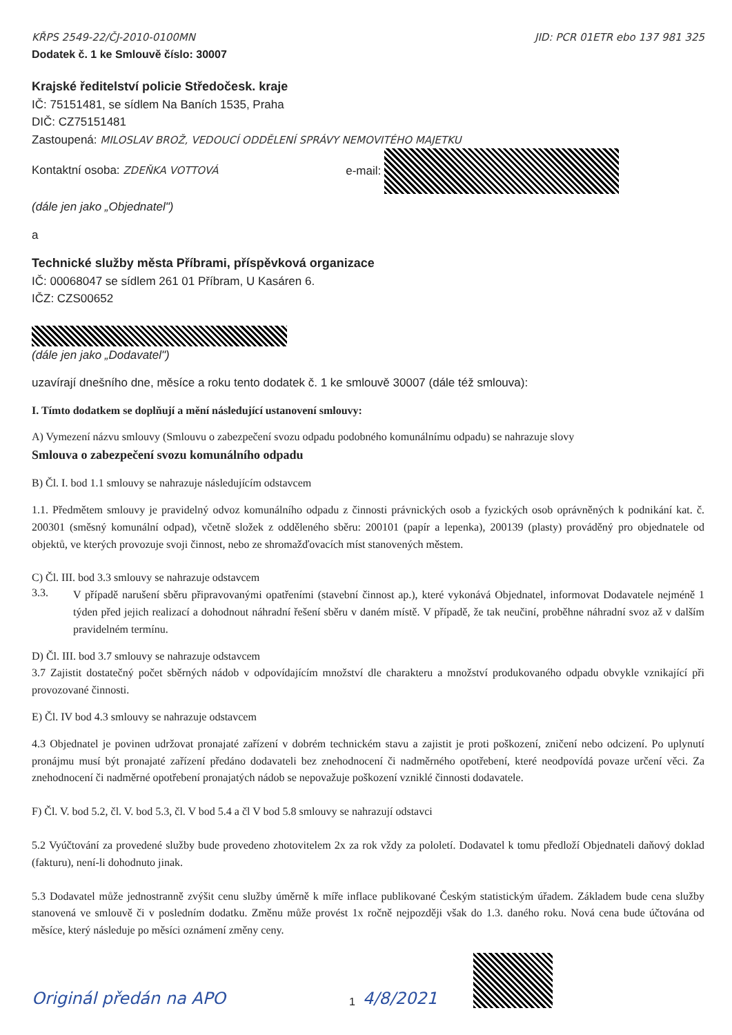KŘPS 2549-22/ČJ-2010-0100MN JID: PCR 01ETR ebo 137 981 325
Dodatek č. 1 ke Smlouvě číslo: 30007
Krajské ředitelství policie Středočesk. kraje
IČ: 75151481, se sídlem Na Baních 1535, Praha
DIČ: CZ75151481
Zastoupená: MILOSLAV BROŽ, VEDOUCÍ ODDĚLENÍ SPRÁVY NEMOVITÉHO MAJETKU
Kontaktní osoba: ZDEŇKA VOTTOVÁ e-mail:
(dále jen jako „Objednatel")
a
Technické služby města Příbrami, příspěvková organizace
IČ: 00068047 se sídlem 261 01 Příbram, U Kasáren 6.
IČZ: CZS00652
(dále jen jako „Dodavatel")
uzavírají dnešního dne, měsíce a roku tento dodatek č. 1 ke smlouvě 30007 (dále též smlouva):
I. Tímto dodatkem se doplňují a mění následující ustanovení smlouvy:
A) Vymezení názvu smlouvy (Smlouvu o zabezpečení svozu odpadu podobného komunálnímu odpadu) se nahrazuje slovy
Smlouva o zabezpečení svozu komunálního odpadu
B) Čl. I. bod 1.1 smlouvy se nahrazuje následujícím odstavcem
1.1. Předmětem smlouvy je pravidelný odvoz komunálního odpadu z činnosti právnických osob a fyzických osob oprávněných k podnikání kat. č. 200301 (směsný komunální odpad), včetně složek z odděleného sběru: 200101 (papír a lepenka), 200139 (plasty) prováděný pro objednatele od objektů, ve kterých provozuje svoji činnost, nebo ze shromažďovacích míst stanovených městem.
C) Čl. III. bod 3.3 smlouvy se nahrazuje odstavcem
3.3.
V případě narušení sběru připravovanými opatřeními (stavební činnost ap.), které vykonává Objednatel, informovat Dodavatele nejméně 1 týden před jejich realizací a dohodnout náhradní řešení sběru v daném místě. V případě, že tak neučiní, proběhne náhradní svoz až v dalším pravidelném termínu.
D) Čl. III. bod 3.7 smlouvy se nahrazuje odstavcem
3.7 Zajistit dostatečný počet sběrných nádob v odpovídajícím množství dle charakteru a množství produkovaného odpadu obvykle vznikající při provozované činnosti.
E) Čl. IV bod 4.3 smlouvy se nahrazuje odstavcem
4.3 Objednatel je povinen udržovat pronajaté zařízení v dobrém technickém stavu a zajistit je proti poškození, zničení nebo odcizení. Po uplynutí pronájmu musí být pronajaté zařízení předáno dodavateli bez znehodnocení či nadměrného opotřebení, které neodpovídá povaze určení věci. Za znehodnocení či nadměrné opotřebení pronajatých nádob se nepovažuje poškození vzniklé činnosti dodavatele.
F) Čl. V. bod 5.2, čl. V. bod 5.3, čl. V bod 5.4 a čl V bod 5.8 smlouvy se nahrazují odstavci
5.2 Vyúčtování za provedené služby bude provedeno zhotovitelem 2x za rok vždy za pololetí. Dodavatel k tomu předloží Objednateli daňový doklad (fakturu), není-li dohodnuto jinak.
5.3 Dodavatel může jednostranně zvýšit cenu služby úměrně k míře inflace publikované Českým statistickým úřadem. Základem bude cena služby stanovená ve smlouvě či v posledním dodatku. Změnu může provést 1x ročně nejpozději však do 1.3. daného roku. Nová cena bude účtována od měsíce, který následuje po měsíci oznámení změny ceny.
Originál předán na APO 1 4/8/2021